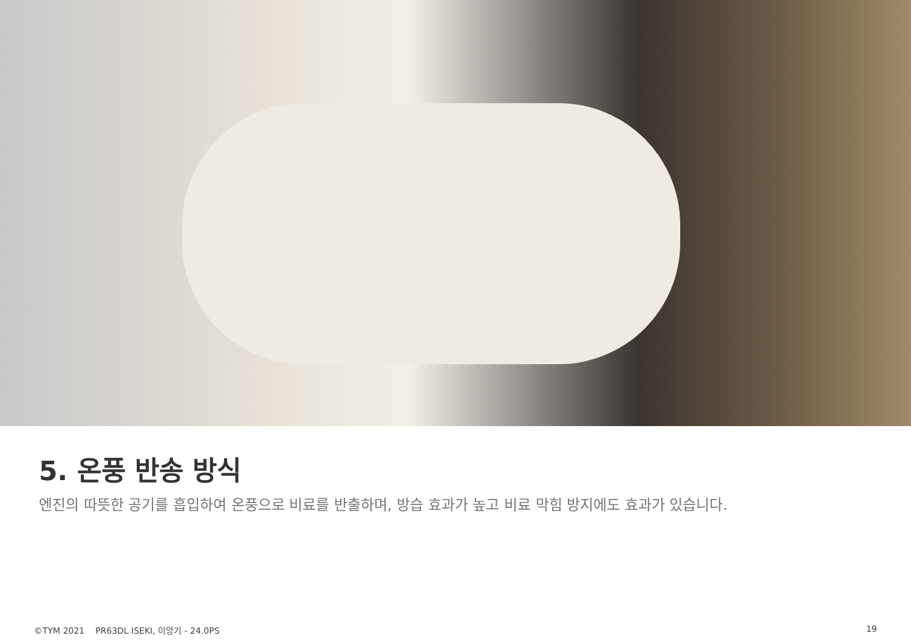5. 온풍 반송 방식
엔진의 따뜻한 공기를 흡입하여 온풍으로 비료를 반출하며, 방습 효과가 높고 비료 막힘 방지에도 효과가 있습니다.
©TYM 2021 PR63DL ISEKI, 이앙기 - 24.0PS
19